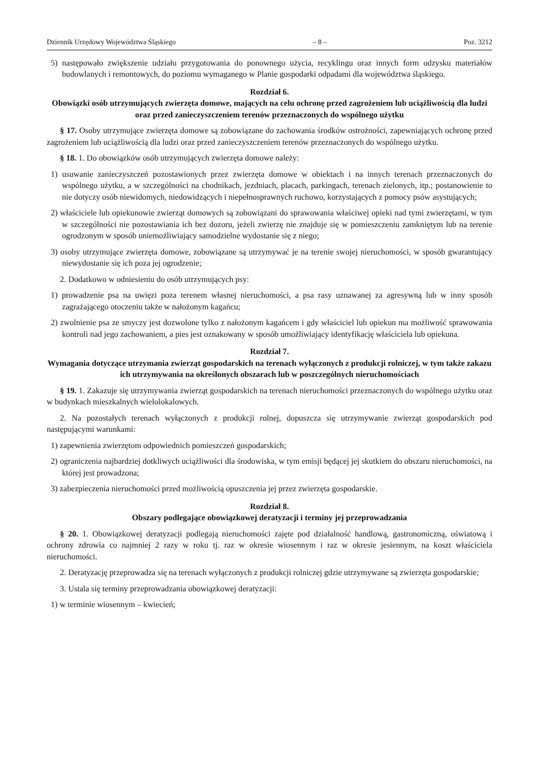Dziennik Urzędowy Województwa Śląskiego – 8 – Poz. 3212
5) następowało zwiększenie udziału przygotowania do ponownego użycia, recyklingu oraz innych form odzysku materiałów budowlanych i remontowych, do poziomu wymaganego w Planie gospodarki odpadami dla województwa śląskiego.
Rozdział 6.
Obowiązki osób utrzymujących zwierzęta domowe, mających na celu ochronę przed zagrożeniem lub uciążliwością dla ludzi oraz przed zanieczyszczeniem terenów przeznaczonych do wspólnego użytku
§ 17. Osoby utrzymujące zwierzęta domowe są zobowiązane do zachowania środków ostrożności, zapewniających ochronę przed zagrożeniem lub uciążliwością dla ludzi oraz przed zanieczyszczeniem terenów przeznaczonych do wspólnego użytku.
§ 18. 1. Do obowiązków osób utrzymujących zwierzęta domowe należy:
1) usuwanie zanieczyszczeń pozostawionych przez zwierzęta domowe w obiektach i na innych terenach przeznaczonych do wspólnego użytku, a w szczególności na chodnikach, jezdniach, placach, parkingach, terenach zielonych, itp.; postanowienie to nie dotyczy osób niewidomych, niedowidzących i niepełnosprawnych ruchowo, korzystających z pomocy psów asystujących;
2) właściciele lub opiekunowie zwierząt domowych są zobowiązani do sprawowania właściwej opieki nad tymi zwierzętami, w tym w szczególności nie pozostawiania ich bez dozoru, jeżeli zwierzę nie znajduje się w pomieszczeniu zamkniętym lub na terenie ogrodzonym w sposób uniemożliwiający samodzielne wydostanie się z niego;
3) osoby utrzymujące zwierzęta domowe, zobowiązane są utrzymywać je na terenie swojej nieruchomości, w sposób gwarantujący niewydostanie się ich poza jej ogrodzenie;
2. Dodatkowo w odniesieniu do osób utrzymujących psy:
1) prowadzenie psa na uwięzi poza terenem własnej nieruchomości, a psa rasy uznawanej za agresywną lub w inny sposób zagrażającego otoczeniu także w nałożonym kagańcu;
2) zwolnienie psa ze smyczy jest dozwolone tylko z nałożonym kagańcem i gdy właściciel lub opiekun ma możliwość sprawowania kontroli nad jego zachowaniem, a pies jest oznakowany w sposób umożliwiający identyfikację właściciela lub opiekuna.
Rozdział 7.
Wymagania dotyczące utrzymania zwierząt gospodarskich na terenach wyłączonych z produkcji rolniczej, w tym także zakazu ich utrzymywania na określonych obszarach lub w poszczególnych nieruchomościach
§ 19. 1. Zakazuje się utrzymywania zwierząt gospodarskich na terenach nieruchomości przeznaczonych do wspólnego użytku oraz w budynkach mieszkalnych wielolokalowych.
2. Na pozostałych terenach wyłączonych z produkcji rolnej, dopuszcza się utrzymywanie zwierząt gospodarskich pod następującymi warunkami:
1) zapewnienia zwierzętom odpowiednich pomieszczeń gospodarskich;
2) ograniczenia najbardziej dotkliwych uciążliwości dla środowiska, w tym emisji będącej jej skutkiem do obszaru nieruchomości, na której jest prowadzona;
3) zabezpieczenia nieruchomości przed możliwością opuszczenia jej przez zwierzęta gospodarskie.
Rozdział 8.
Obszary podlegające obowiązkowej deratyzacji i terminy jej przeprowadzania
§ 20. 1. Obowiązkowej deratyzacji podlegają nieruchomości zajęte pod działalność handlową, gastronomiczną, oświatową i ochrony zdrowia co najmniej 2 razy w roku tj. raz w okresie wiosennym i raz w okresie jesiennym, na koszt właściciela nieruchomości.
2. Deratyzację przeprowadza się na terenach wyłączonych z produkcji rolniczej gdzie utrzymywane są zwierzęta gospodarskie;
3. Ustala się terminy przeprowadzania obowiązkowej deratyzacji:
1) w terminie wiosennym – kwiecień;